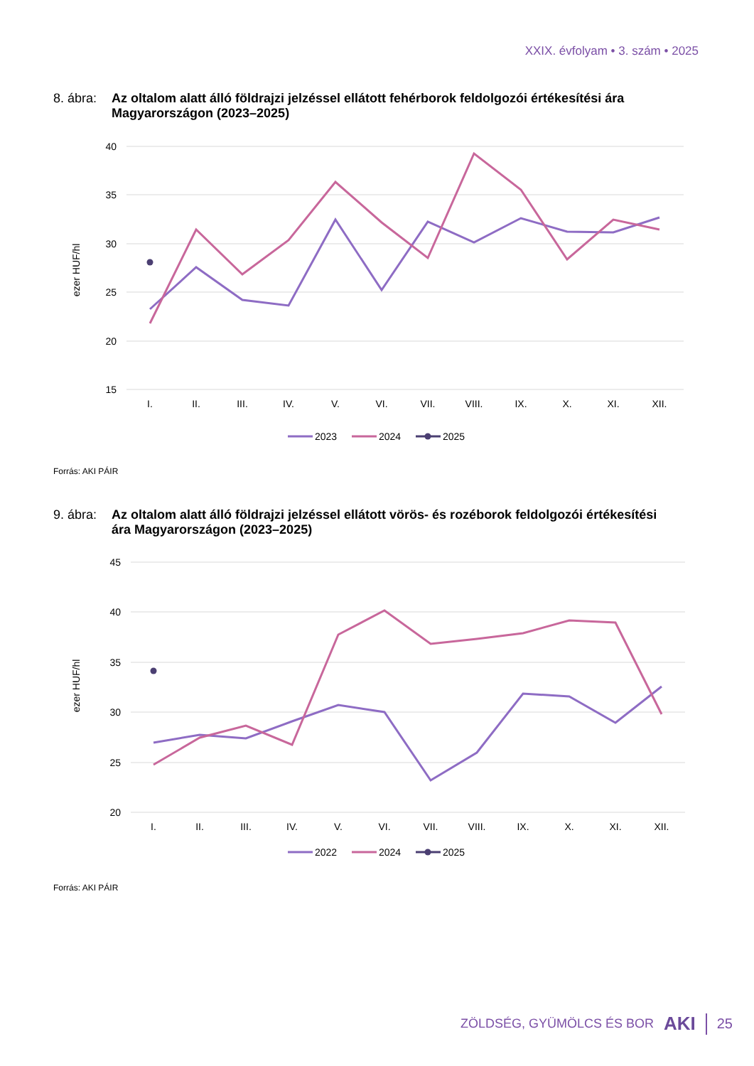XXIX. évfolyam • 3. szám • 2025
8. ábra:
Az oltalom alatt álló földrajzi jelzéssel ellátott fehérborok feldolgozói értékesítési ára Magyarországon (2023–2025)
40
35
30
25
20
15
ezer HUF/hl
I.
II.
III.
IV.
V.
VI.
VII.
VIII.
IX.
X.
XI.
XII.
2023
2024
2025
Forrás: AKI PÁIR
9. ábra:
Az oltalom alatt álló földrajzi jelzéssel ellátott vörös- és rozéborok feldolgozói értékesítési ára Magyarországon (2023–2025)
45
40
35
30
25
20
ezer HUF/hl
I.
II.
III.
IV.
V.
VI.
VII.
VIII.
IX.
X.
XI.
XII.
2022
2024
2025
Forrás: AKI PÁIR
ZÖLDSÉG, GYÜMÖLCS ÉS BOR AKI 25